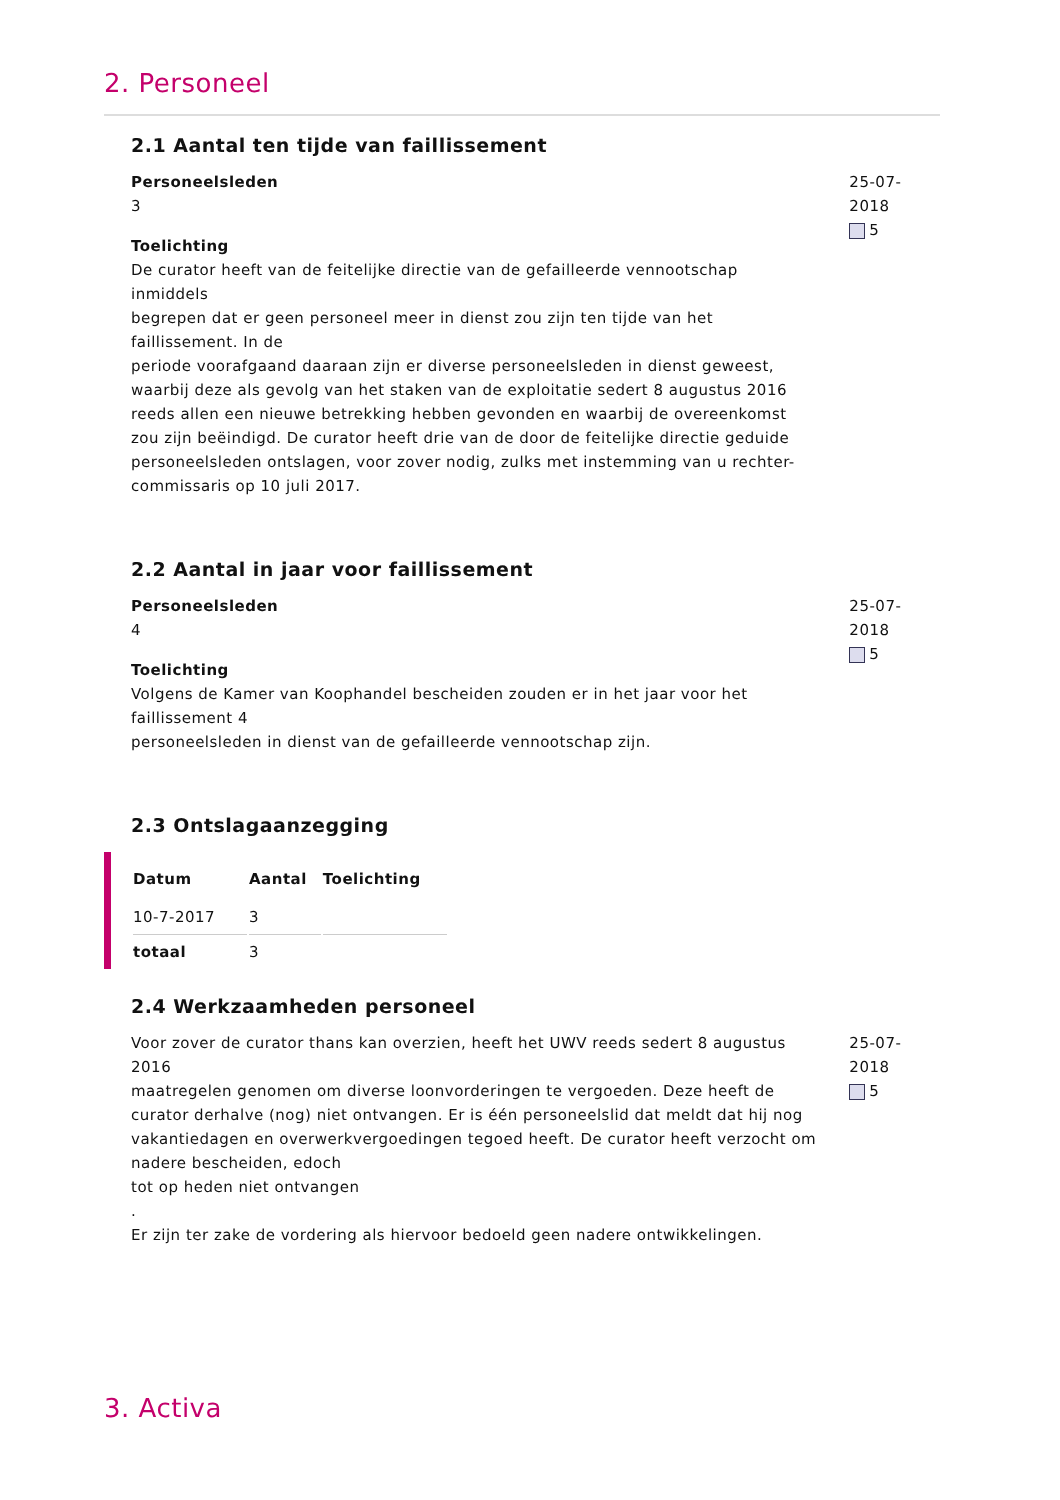2. Personeel
2.1 Aantal ten tijde van faillissement
Personeelsleden
3
Toelichting
De curator heeft van de feitelijke directie van de gefailleerde vennootschap inmiddels
begrepen dat er geen personeel meer in dienst zou zijn ten tijde van het faillissement. In de
periode voorafgaand daaraan zijn er diverse personeelsleden in dienst geweest, waarbij deze als gevolg van het staken van de exploitatie sedert 8 augustus 2016 reeds allen een nieuwe betrekking hebben gevonden en waarbij de overeenkomst zou zijn beëindigd. De curator heeft drie van de door de feitelijke directie geduide personeelsleden ontslagen, voor zover nodig, zulks met instemming van u rechter-commissaris op 10 juli 2017.
25-07-2018
5
2.2 Aantal in jaar voor faillissement
Personeelsleden
4
Toelichting
Volgens de Kamer van Koophandel bescheiden zouden er in het jaar voor het faillissement 4
personeelsleden in dienst van de gefailleerde vennootschap zijn.
25-07-2018
5
2.3 Ontslagaanzegging
| Datum | Aantal | Toelichting |
| --- | --- | --- |
| 10-7-2017 | 3 | |
| totaal | 3 | |
2.4 Werkzaamheden personeel
Voor zover de curator thans kan overzien, heeft het UWV reeds sedert 8 augustus 2016
maatregelen genomen om diverse loonvorderingen te vergoeden. Deze heeft de curator derhalve (nog) niet ontvangen. Er is één personeelslid dat meldt dat hij nog vakantiedagen en overwerkvergoedingen tegoed heeft. De curator heeft verzocht om nadere bescheiden, edoch
tot op heden niet ontvangen
.
Er zijn ter zake de vordering als hiervoor bedoeld geen nadere ontwikkelingen.
25-07-2018
5
3. Activa